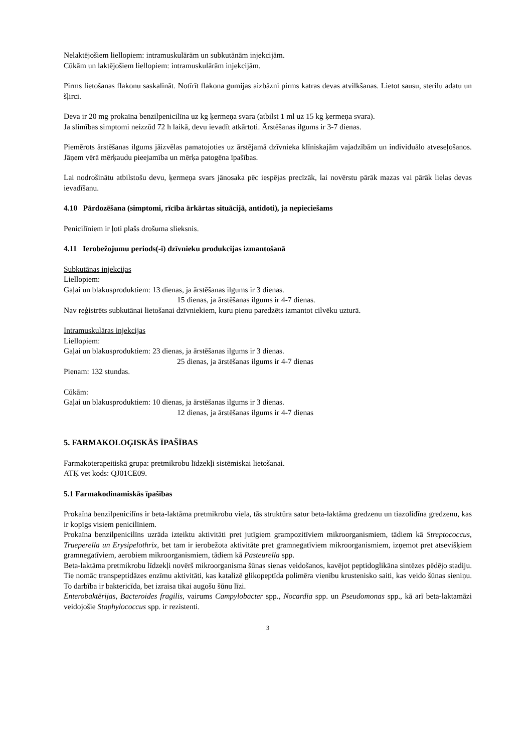Nelaktējošiem liellopiem: intramuskulārām un subkutānām injekcijām.
Cūkām un laktējošiem liellopiem: intramuskulārām injekcijām.
Pirms lietošanas flakonu saskalināt. Notīrīt flakona gumijas aizbāzni pirms katras devas atvilkšanas. Lietot sausu, sterilu adatu un šļirci.
Deva ir 20 mg prokaīna benzilpenicilīna uz kg ķermeņa svara (atbilst 1 ml uz 15 kg ķermeņa svara).
Ja slimības simptomi neizzūd 72 h laikā, devu ievadīt atkārtoti. Ārstēšanas ilgums ir 3-7 dienas.
Piemērots ārstēšanas ilgums jāizvēlas pamatojoties uz ārstējamā dzīvnieka klīniskajām vajadzībām un individuālo atveseļošanos. Jāņem vērā mērķaudu pieejamība un mērķa patogēna īpašības.
Lai nodrošinātu atbilstošu devu, ķermeņa svars jānosaka pēc iespējas precīzāk, lai novērstu pārāk mazas vai pārāk lielas devas ievadīšanu.
4.10 Pārdozēšana (simptomi, rīcība ārkārtas situācijā, antidoti), ja nepieciešams
Penicilīniem ir ļoti plašs drošuma slieksnis.
4.11 Ierobežojumu periods(-i) dzīvnieku produkcijas izmantošanā
Subkutānas injekcijas
Liellopiem:
Gaļai un blakusproduktiem: 13 dienas, ja ārstēšanas ilgums ir 3 dienas.
15 dienas, ja ārstēšanas ilgums ir 4-7 dienas.
Nav reģistrēts subkutānai lietošanai dzīvniekiem, kuru pienu paredzēts izmantot cilvēku uzturā.
Intramuskulāras injekcijas
Liellopiem:
Gaļai un blakusproduktiem: 23 dienas, ja ārstēšanas ilgums ir 3 dienas.
25 dienas, ja ārstēšanas ilgums ir 4-7 dienas
Pienam: 132 stundas.
Cūkām:
Gaļai un blakusproduktiem: 10 dienas, ja ārstēšanas ilgums ir 3 dienas.
12 dienas, ja ārstēšanas ilgums ir 4-7 dienas
5. FARMAKOLOĢISKĀS ĪPAŠĪBAS
Farmakoterapeitiskā grupa: pretmikrobu līdzekļi sistēmiskai lietošanai.
ATĶ vet kods: QJ01CE09.
5.1 Farmakodinamiskās īpašības
Prokaīna benzilpenicilīns ir beta-laktāma pretmikrobu viela, tās struktūra satur beta-laktāma gredzenu un tiazolidīna gredzenu, kas ir kopīgs visiem penicilīniem.
Prokaīna benzilpenicilīns uzrāda izteiktu aktivitāti pret jutīgiem grampozitīviem mikroorganismiem, tādiem kā Streptococcus, Trueperella un Erysipelothrix, bet tam ir ierobežota aktivitāte pret gramnegatīviem mikroorganismiem, izņemot pret atsevišķiem gramnegatīviem, aerobiem mikroorganismiem, tādiem kā Pasteurella spp.
Beta-laktāma pretmikrobu līdzekļi novērš mikroorganisma šūnas sienas veidošanos, kavējot peptidoglikāna sintēzes pēdējo stadiju. Tie nomāc transpeptidāzes enzīmu aktivitāti, kas katalizē glikopeptīda polimēra vienību krustenisko saiti, kas veido šūnas sieniņu. To darbība ir baktericīda, bet izraisa tikai augošu šūnu līzi.
Enterobaktērijas, Bacteroides fragilis, vairums Campylobacter spp., Nocardia spp. un Pseudomonas spp., kā arī beta-laktamāzi veidojošie Staphylococcus spp. ir rezistenti.
3